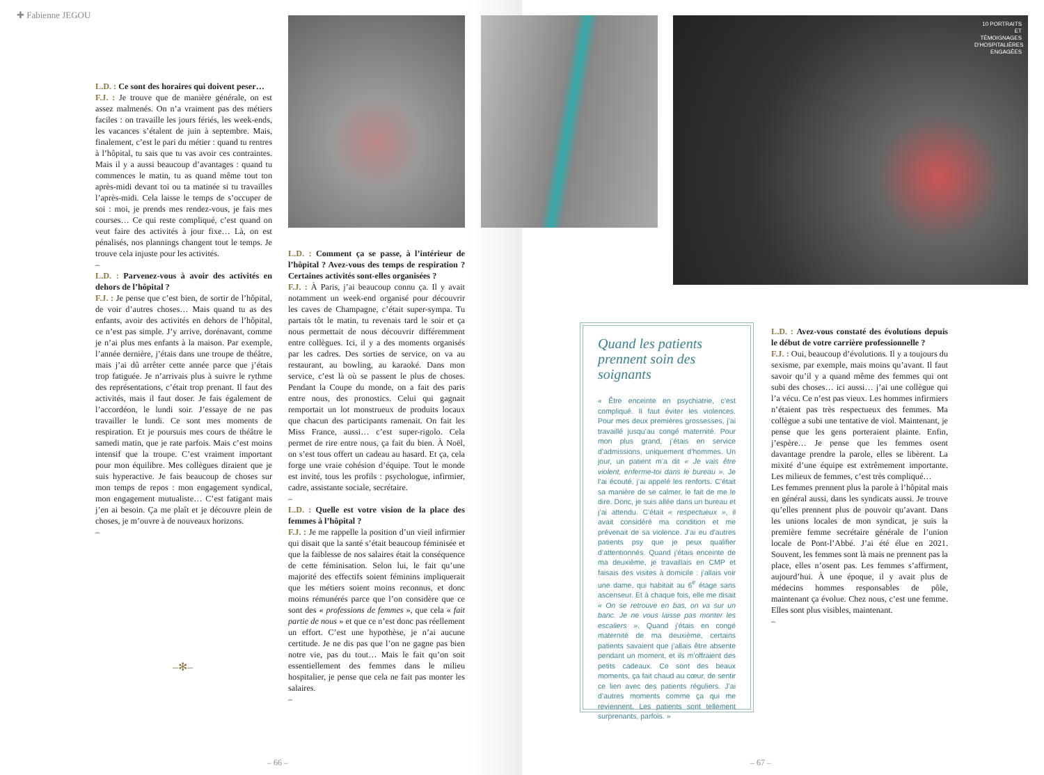✚ Fabienne JEGOU
L.D. : Ce sont des horaires qui doivent peser…
F.J. : Je trouve que de manière générale, on est assez malmenés. On n’a vraiment pas des métiers faciles : on travaille les jours fériés, les week-ends, les vacances s’étalent de juin à septembre. Mais, finalement, c’est le pari du métier : quand tu rentres à l’hôpital, tu sais que tu vas avoir ces contraintes. Mais il y a aussi beaucoup d’avantages : quand tu commences le matin, tu as quand même tout ton après-midi devant toi ou ta matinée si tu travailles l’après-midi. Cela laisse le temps de s’occuper de soi : moi, je prends mes rendez-vous, je fais mes courses… Ce qui reste compliqué, c’est quand on veut faire des activités à jour fixe… Là, on est pénalisés, nos plannings changent tout le temps. Je trouve cela injuste pour les activités.
–
L.D. : Parvenez-vous à avoir des activités en dehors de l’hôpital ?
F.J. : Je pense que c’est bien, de sortir de l’hôpital, de voir d’autres choses… Mais quand tu as des enfants, avoir des activités en dehors de l’hôpital, ce n’est pas simple. J’y arrive, dorénavant, comme je n’ai plus mes enfants à la maison. Par exemple, l’année dernière, j’étais dans une troupe de théâtre, mais j’ai dû arrêter cette année parce que j’étais trop fatiguée. Je n’arrivais plus à suivre le rythme des représentations, c’était trop prenant. Il faut des activités, mais il faut doser. Je fais également de l’accordéon, le lundi soir. J’essaye de ne pas travailler le lundi. Ce sont mes moments de respiration. Et je poursuis mes cours de théâtre le samedi matin, que je rate parfois. Mais c’est moins intensif que la troupe. C’est vraiment important pour mon équilibre. Mes collègues diraient que je suis hyperactive. Je fais beaucoup de choses sur mon temps de repos : mon engagement syndical, mon engagement mutualiste… C’est fatigant mais j’en ai besoin. Ça me plaît et je découvre plein de choses, je m’ouvre à de nouveaux horizons.
–
–✻–
L.D. : Comment ça se passe, à l’intérieur de l’hôpital ? Avez-vous des temps de respiration ? Certaines activités sont-elles organisées ?
F.J. : À Paris, j’ai beaucoup connu ça. Il y avait notamment un week-end organisé pour découvrir les caves de Champagne, c’était super-sympa. Tu partais tôt le matin, tu revenais tard le soir et ça nous permettait de nous découvrir différemment entre collègues. Ici, il y a des moments organisés par les cadres. Des sorties de service, on va au restaurant, au bowling, au karaoké. Dans mon service, c’est là où se passent le plus de choses. Pendant la Coupe du monde, on a fait des paris entre nous, des pronostics. Celui qui gagnait remportait un lot monstrueux de produits locaux que chacun des participants ramenait. On fait les Miss France, aussi… c’est super-rigolo. Cela permet de rire entre nous, ça fait du bien. À Noël, on s’est tous offert un cadeau au hasard. Et ça, cela forge une vraie cohésion d’équipe. Tout le monde est invité, tous les profils : psychologue, infirmier, cadre, assistante sociale, secrétaire.
–
L.D. : Quelle est votre vision de la place des femmes à l’hôpital ?
F.J. : Je me rappelle la position d’un vieil infirmier qui disait que la santé s’était beaucoup féminisée et que la faiblesse de nos salaires était la conséquence de cette féminisation. Selon lui, le fait qu’une majorité des effectifs soient féminins impliquerait que les métiers soient moins reconnus, et donc moins rémunérés parce que l’on considère que ce sont des « professions de femmes », que cela « fait partie de nous » et que ce n’est donc pas réellement un effort. C’est une hypothèse, je n’ai aucune certitude. Je ne dis pas que l’on ne gagne pas bien notre vie, pas du tout… Mais le fait qu’on soit essentiellement des femmes dans le milieu hospitalier, je pense que cela ne fait pas monter les salaires.
–
– 66 –
10 PORTRAITS ET TÉMOIGNAGES D’HOSPITALIÈRES ENGAGÉES
Quand les patients prennent soin des soignants
« Être enceinte en psychiatrie, c’est compliqué. Il faut éviter les violences. Pour mes deux premières grossesses, j’ai travaillé jusqu’au congé maternité. Pour mon plus grand, j’étais en service d’admissions, uniquement d’hommes. Un jour, un patient m’a dit « Je vais être violent, enferme-toi dans le bureau ». Je l’ai écouté, j’ai appelé les renforts. C’était sa manière de se calmer, le fait de me le dire. Donc, je suis allée dans un bureau et j’ai attendu. C’était « respectueux », il avait considéré ma condition et me prévenait de sa violence. J’ai eu d’autres patients psy que je peux qualifier d’attentionnés. Quand j’étais enceinte de ma deuxième, je travaillais en CMP et faisais des visites à domicile : j’allais voir une dame, qui habitait au 6<sup>e</sup> étage sans ascenseur. Et à chaque fois, elle me disait « On se retrouve en bas, on va sur un banc. Je ne vous laisse pas monter les escaliers ». Quand j’étais en congé maternité de ma deuxième, certains patients savaient que j’allais être absente pendant un moment, et ils m’offraient des petits cadeaux. Ce sont des beaux moments, ça fait chaud au cœur, de sentir ce lien avec des patients réguliers. J’ai d’autres moments comme ça qui me reviennent. Les patients sont tellement surprenants, parfois. »
L.D. : Avez-vous constaté des évolutions depuis le début de votre carrière professionnelle ?
F.J. : Oui, beaucoup d’évolutions. Il y a toujours du sexisme, par exemple, mais moins qu’avant. Il faut savoir qu’il y a quand même des femmes qui ont subi des choses… ici aussi… j’ai une collègue qui l’a vécu. Ce n’est pas vieux. Les hommes infirmiers n’étaient pas très respectueux des femmes. Ma collègue a subi une tentative de viol. Maintenant, je pense que les gens porteraient plainte. Enfin, j’espère… Je pense que les femmes osent davantage prendre la parole, elles se libèrent. La mixité d’une équipe est extrêmement importante. Les milieux de femmes, c’est très compliqué…
Les femmes prennent plus la parole à l’hôpital mais en général aussi, dans les syndicats aussi. Je trouve qu’elles prennent plus de pouvoir qu’avant. Dans les unions locales de mon syndicat, je suis la première femme secrétaire générale de l’union locale de Pont-l’Abbé. J’ai été élue en 2021. Souvent, les femmes sont là mais ne prennent pas la place, elles n’osent pas. Les femmes s’affirment, aujourd’hui. À une époque, il y avait plus de médecins hommes responsables de pôle, maintenant ça évolue. Chez nous, c’est une femme. Elles sont plus visibles, maintenant.
–
– 67 –